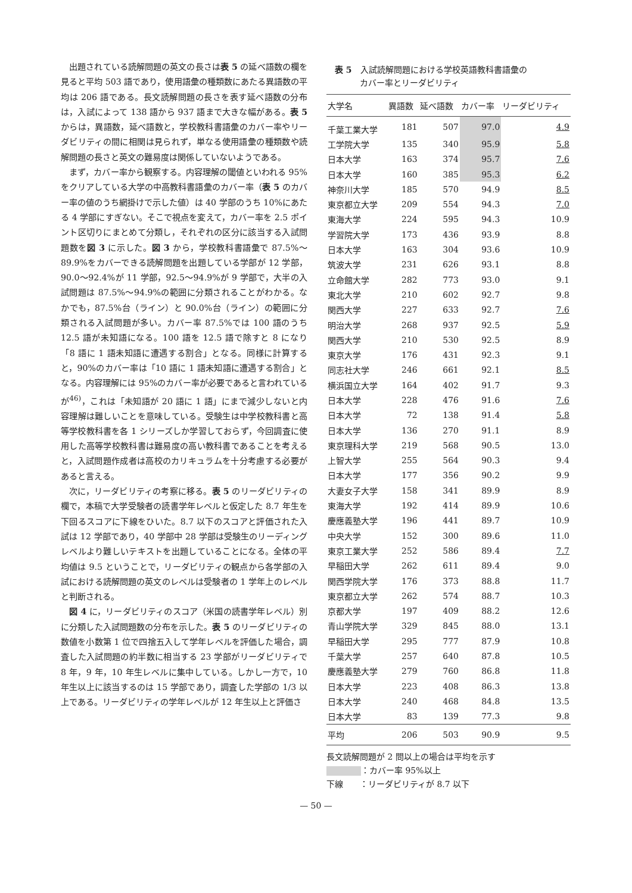出題されている読解問題の英文の長さは表 5 の延べ語数の欄を見ると平均 503 語であり，使用語彙の種類数にあたる異語数の平均は 206 語である。長文読解問題の長さを表す延べ語数の分布は，入試によって 138 語から 937 語まで大きな幅がある。表 5 からは，異語数，延べ語数と，学校教科書語彙のカバー率やリーダビリティの間に相関は見られず，単なる使用語彙の種類数や読解問題の長さと英文の難易度は関係していないようである。
まず，カバー率から観察する。内容理解の閾値といわれる 95%をクリアしている大学の中高教科書語彙のカバー率（表 5 のカバー率の値のうち網掛けで示した値）は 40 学部のうち 10%にあたる 4 学部にすぎない。そこで視点を変えて，カバー率を 2.5 ポイント区切りにまとめて分類し，それぞれの区分に該当する入試問題数を図 3 に示した。図 3 から，学校教科書語彙で 87.5%～89.9%をカバーできる読解問題を出題している学部が 12 学部，90.0～92.4%が 11 学部，92.5～94.9%が 9 学部で，大半の入試問題は 87.5%～94.9%の範囲に分類されることがわかる。なかでも，87.5%台（ライン）と 90.0%台（ライン）の範囲に分類される入試問題が多い。カバー率 87.5%では 100 語のうち 12.5 語が未知語になる。100 語を 12.5 語で除すと 8 になり「8 語に 1 語未知語に遭遇する割合」となる。同様に計算すると，90%のカバー率は「10 語に 1 語未知語に遭遇する割合」となる。内容理解には 95%のカバー率が必要であると言われているが<sup>46)</sup>，これは「未知語が 20 語に 1 語」にまで減少しないと内容理解は難しいことを意味している。受験生は中学校教科書と高等学校教科書を各 1 シリーズしか学習しておらず，今回調査に使用した高等学校教科書は難易度の高い教科書であることを考えると，入試問題作成者は高校のカリキュラムを十分考慮する必要があると言える。
次に，リーダビリティの考察に移る。表 5 のリーダビリティの欄で，本稿で大学受験者の読書学年レベルと仮定した 8.7 年生を下回るスコアに下線をひいた。8.7 以下のスコアと評価された入試は 12 学部であり，40 学部中 28 学部は受験生のリーディングレベルより難しいテキストを出題していることになる。全体の平均値は 9.5 ということで，リーダビリティの観点から各学部の入試における読解問題の英文のレベルは受験者の 1 学年上のレベルと判断される。
図 4 に，リーダビリティのスコア（米国の読書学年レベル）別に分類した入試問題数の分布を示した。表 5 のリーダビリティの数値を小数第 1 位で四捨五入して学年レベルを評価した場合，調査した入試問題の約半数に相当する 23 学部がリーダビリティで 8 年，9 年，10 年生レベルに集中している。しかし一方で，10 年生以上に該当するのは 15 学部であり，調査した学部の 1/3 以上である。リーダビリティの学年レベルが 12 年生以上と評価さ
表 5　入試読解問題における学校英語教科書語彙の
　　　カバー率とリーダビリティ
| 大学名 | 異語数 | 延べ語数 | カバー率 | リーダビリティ |
| --- | --- | --- | --- | --- |
| 千葉工業大学 | 181 | 507 | 97.0 | 4.9 |
| 工学院大学 | 135 | 340 | 95.9 | 5.8 |
| 日本大学 | 163 | 374 | 95.7 | 7.6 |
| 日本大学 | 160 | 385 | 95.3 | 6.2 |
| 神奈川大学 | 185 | 570 | 94.9 | 8.5 |
| 東京都立大学 | 209 | 554 | 94.3 | 7.0 |
| 東海大学 | 224 | 595 | 94.3 | 10.9 |
| 学習院大学 | 173 | 436 | 93.9 | 8.8 |
| 日本大学 | 163 | 304 | 93.6 | 10.9 |
| 筑波大学 | 231 | 626 | 93.1 | 8.8 |
| 立命館大学 | 282 | 773 | 93.0 | 9.1 |
| 東北大学 | 210 | 602 | 92.7 | 9.8 |
| 関西大学 | 227 | 633 | 92.7 | 7.6 |
| 明治大学 | 268 | 937 | 92.5 | 5.9 |
| 関西大学 | 210 | 530 | 92.5 | 8.9 |
| 東京大学 | 176 | 431 | 92.3 | 9.1 |
| 同志社大学 | 246 | 661 | 92.1 | 8.5 |
| 横浜国立大学 | 164 | 402 | 91.7 | 9.3 |
| 日本大学 | 228 | 476 | 91.6 | 7.6 |
| 日本大学 | 72 | 138 | 91.4 | 5.8 |
| 日本大学 | 136 | 270 | 91.1 | 8.9 |
| 東京理科大学 | 219 | 568 | 90.5 | 13.0 |
| 上智大学 | 255 | 564 | 90.3 | 9.4 |
| 日本大学 | 177 | 356 | 90.2 | 9.9 |
| 大妻女子大学 | 158 | 341 | 89.9 | 8.9 |
| 東海大学 | 192 | 414 | 89.9 | 10.6 |
| 慶應義塾大学 | 196 | 441 | 89.7 | 10.9 |
| 中央大学 | 152 | 300 | 89.6 | 11.0 |
| 東京工業大学 | 252 | 586 | 89.4 | 7.7 |
| 早稲田大学 | 262 | 611 | 89.4 | 9.0 |
| 関西学院大学 | 176 | 373 | 88.8 | 11.7 |
| 東京都立大学 | 262 | 574 | 88.7 | 10.3 |
| 京都大学 | 197 | 409 | 88.2 | 12.6 |
| 青山学院大学 | 329 | 845 | 88.0 | 13.1 |
| 早稲田大学 | 295 | 777 | 87.9 | 10.8 |
| 千葉大学 | 257 | 640 | 87.8 | 10.5 |
| 慶應義塾大学 | 279 | 760 | 86.8 | 11.8 |
| 日本大学 | 223 | 408 | 86.3 | 13.8 |
| 日本大学 | 240 | 468 | 84.8 | 13.5 |
| 日本大学 | 83 | 139 | 77.3 | 9.8 |
| 平均 | 206 | 503 | 90.9 | 9.5 |
長文読解問題が 2 問以上の場合は平均を示す
：カバー率 95%以上
下線　　：リーダビリティが 8.7 以下
— 50 —